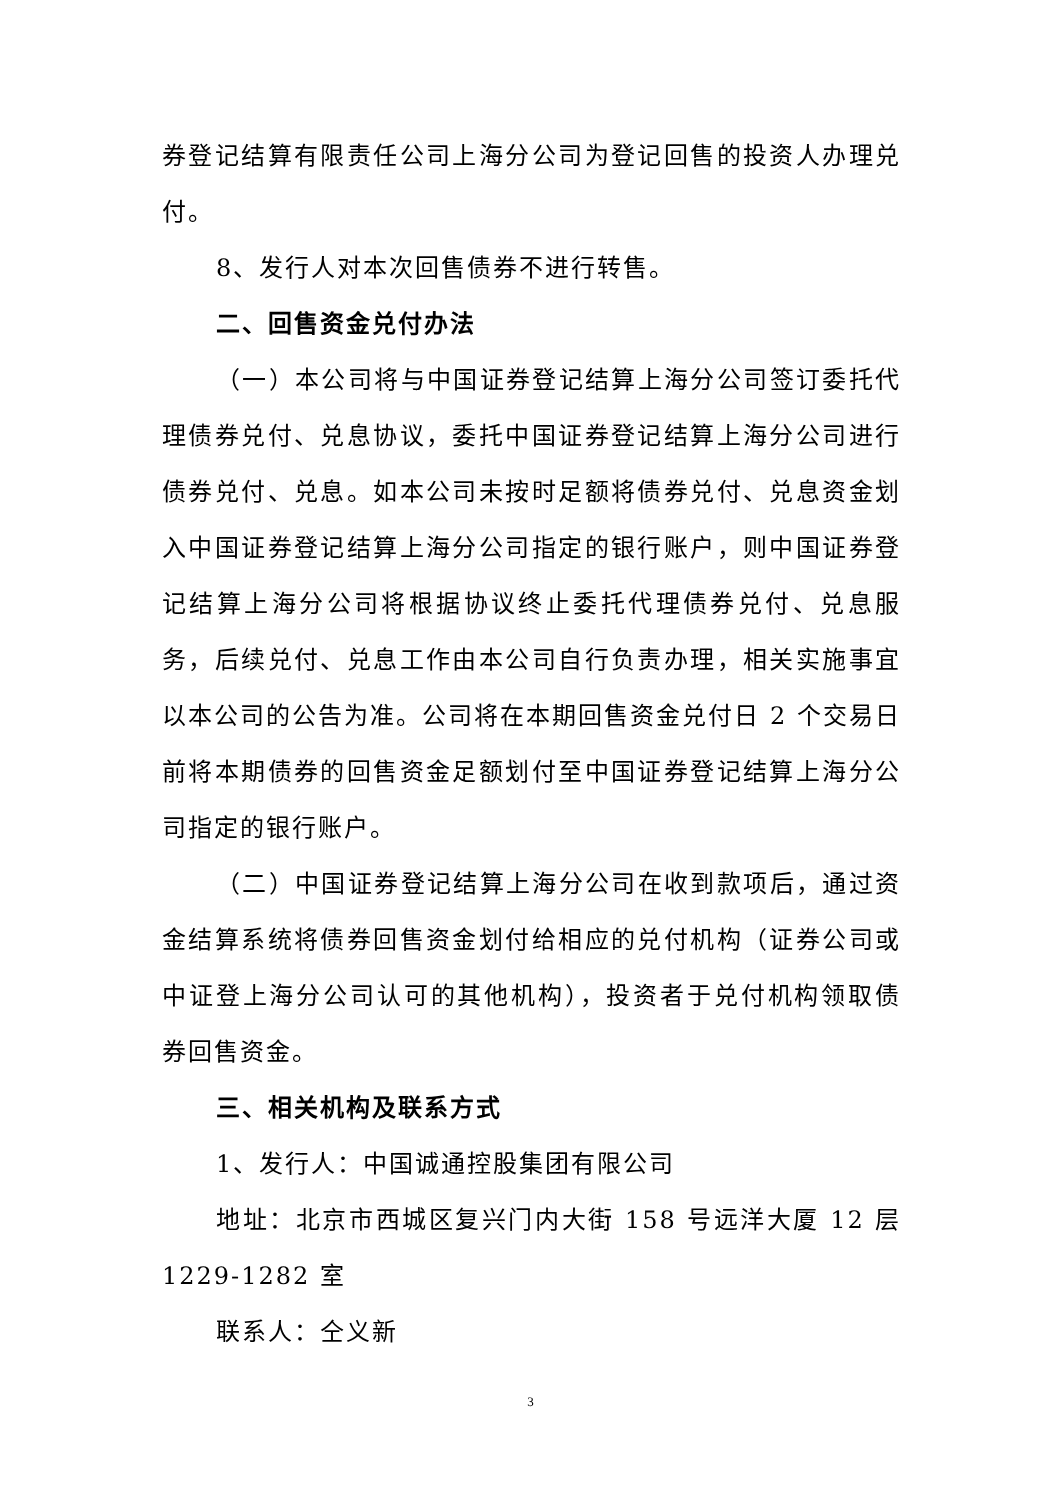券登记结算有限责任公司上海分公司为登记回售的投资人办理兑付。
8、发行人对本次回售债券不进行转售。
二、回售资金兑付办法
（一）本公司将与中国证券登记结算上海分公司签订委托代理债券兑付、兑息协议，委托中国证券登记结算上海分公司进行债券兑付、兑息。如本公司未按时足额将债券兑付、兑息资金划入中国证券登记结算上海分公司指定的银行账户，则中国证券登记结算上海分公司将根据协议终止委托代理债券兑付、兑息服务，后续兑付、兑息工作由本公司自行负责办理，相关实施事宜以本公司的公告为准。公司将在本期回售资金兑付日 2 个交易日前将本期债券的回售资金足额划付至中国证券登记结算上海分公司指定的银行账户。
（二）中国证券登记结算上海分公司在收到款项后，通过资金结算系统将债券回售资金划付给相应的兑付机构（证券公司或中证登上海分公司认可的其他机构），投资者于兑付机构领取债券回售资金。
三、相关机构及联系方式
1、发行人：中国诚通控股集团有限公司
地址：北京市西城区复兴门内大街 158 号远洋大厦 12 层 1229-1282 室
联系人：仝义新
3